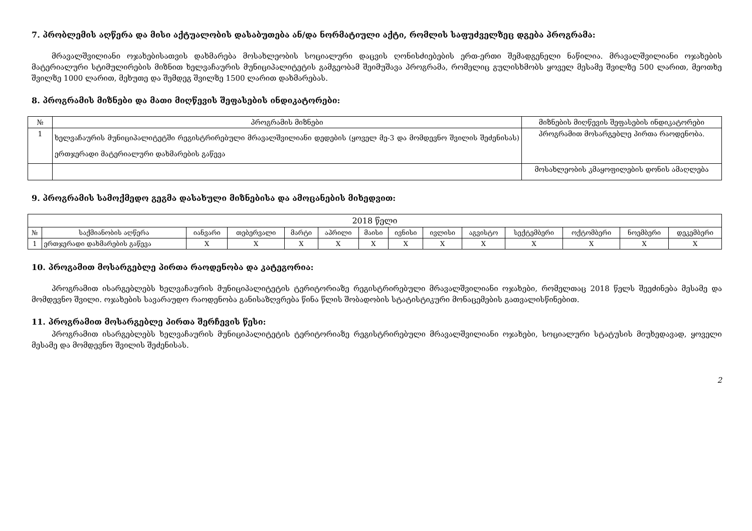7. პრობლემის აღწერა და მისი აქტუალობის დასაბუთება ან/და ნორმატიული აქტი, რომლის საფუძველზეც დგება პროგრამა:
მრავალშვილიანი ოჯახებისათვის დახმარება მოსახლეობის სოციალური დაცვის ღონისძიებების ერთ-ერთი შემადგენელი ნაწილია. მრავალშვილიანი ოჯახების მატერიალური სტიმულირების მიზნით ხელვაჩაურის მუნიციპალიტეტის გამგეობამ შეიმუშავა პროგრამა, რომელიც გულისხმობს ყოველ მესამე შვილზე 500 ლარით, მეოთხე შვილზე 1000 ლარით, მეხუთე და შემდეგ შვილზე 1500 ლარით დახმარებას.
8. პროგრამის მიზნები და მათი მიღწევის შეფასების ინდიკატორები:
| № | პროგრამის მიზნები | მიზნების მიღწევის შეფასების ინდიკატორები |
| --- | --- | --- |
| 1 | ხელვაჩაურის მუნიციპალიტეტში რეგისტრირებული მრავალშვილიანი დედების (ყოველ მე-3 და მომდევნო შვილის შეძენისას) ერთჯერადი მატერიალური დახმარების გაწევა | პროგრამით მოსარგებლე პირთა რაოდენობა. |
| | | მოსახლეობის კმაყოფილების დონის ამაღლება |
9. პროგრამის სამოქმედო გეგმა დასახული მიზნებისა და ამოცანების მიხედვით:
| 2018 წელი | | | | | | | | | | | | | |
| --- | --- | --- | --- | --- | --- | --- | --- | --- | --- | --- | --- | --- | --- |
| № | საქმიანობის აღწერა | იანვარი | თებერვალი | მარტი | აპრილი | მაისი | ივნისი | ივლისი | აგვისტო | სექტემბერი | ოქტომბერი | ნოემბერი | დეკემბერი |
| 1 | ერთჯერადი დახმარების გაწევა | X | X | X | X | X | X | X | X | X | X | X | X |
10. პროგამით მოსარგებლე პირთა რაოდენობა და კატეგორია:
პროგრამით ისარგებლებს ხელვაჩაურის მუნიციპალიტეტის ტერიტორიაზე რეგისტრირებული მრავალშვილიანი ოჯახები, რომელთაც 2018 წელს შეეძინება მესამე და მომდევნო შვილი. ოჯახების სავარაუდო რაოდენობა განისაზღვრება წინა წლის შობადობის სტატისტიკური მონაცემების გათვალისწინებით.
11. პროგრამით მოსარგებლე პირთა შერჩევის წესი:
პროგრამით ისარგებლებს ხელვაჩაურის მუნიციპალიტეტის ტერიტორიაზე რეგისტრირებული მრავალშვილიანი ოჯახები, სოციალური სტატუსის მიუხედავად, ყოველი მესამე და მომდევნო შვილის შეძენისას.
2